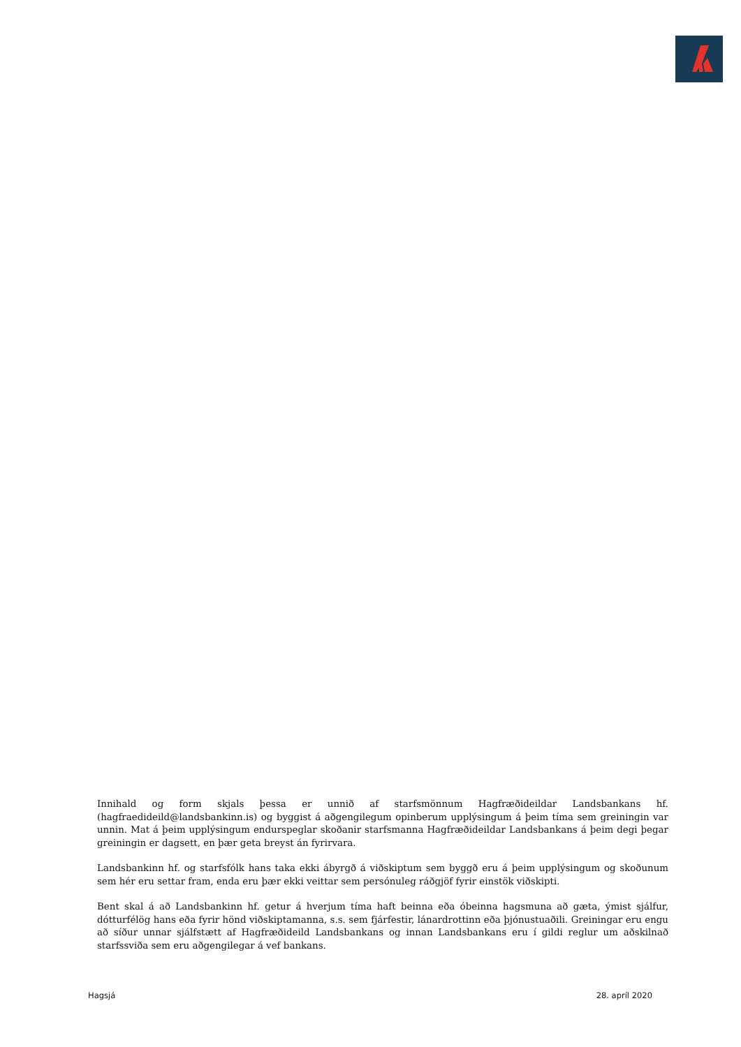Innihald og form skjals þessa er unnið af starfsmönnum Hagfræðideildar Landsbankans hf. (hagfraedideild@landsbankinn.is) og byggist á aðgengilegum opinberum upplýsingum á þeim tíma sem greiningin var unnin. Mat á þeim upplýsingum endurspeglar skoðanir starfsmanna Hagfræðideildar Landsbankans á þeim degi þegar greiningin er dagsett, en þær geta breyst án fyrirvara.
Landsbankinn hf. og starfsfólk hans taka ekki ábyrgð á viðskiptum sem byggð eru á þeim upplýsingum og skoðunum sem hér eru settar fram, enda eru þær ekki veittar sem persónuleg ráðgjöf fyrir einstök viðskipti.
Bent skal á að Landsbankinn hf. getur á hverjum tíma haft beinna eða óbeinna hagsmuna að gæta, ýmist sjálfur, dótturfélög hans eða fyrir hönd viðskiptamanna, s.s. sem fjárfestir, lánardrottinn eða þjónustuaðili. Greiningar eru engu að síður unnar sjálfstætt af Hagfræðideild Landsbankans og innan Landsbankans eru í gildi reglur um aðskilnað starfssviða sem eru aðgengilegar á vef bankans.
Hagsjá 28. apríl 2020